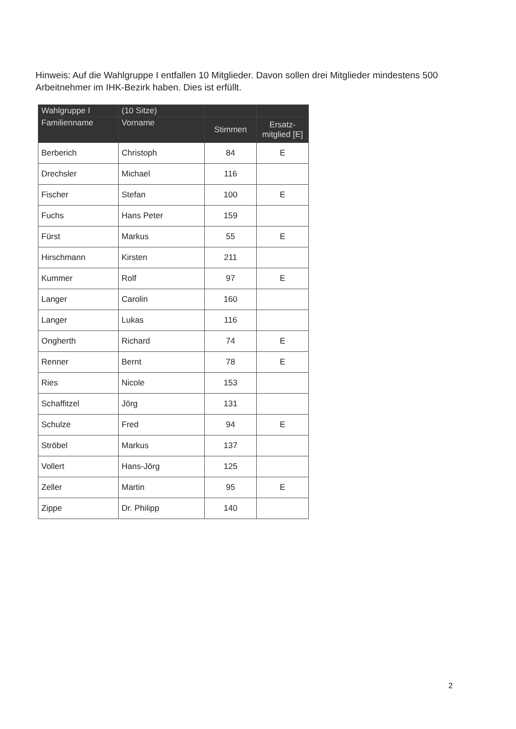Hinweis: Auf die Wahlgruppe I entfallen 10 Mitglieder. Davon sollen drei Mitglieder mindestens 500 Arbeitnehmer im IHK-Bezirk haben. Dies ist erfüllt.
| Wahlgruppe I | (10 Sitze) | | |
| --- | --- | --- | --- |
| Familienname | Vorname | Stimmen | Ersatz- mitglied [E] |
| Berberich | Christoph | 84 | E |
| Drechsler | Michael | 116 | |
| Fischer | Stefan | 100 | E |
| Fuchs | Hans Peter | 159 | |
| Fürst | Markus | 55 | E |
| Hirschmann | Kirsten | 211 | |
| Kummer | Rolf | 97 | E |
| Langer | Carolin | 160 | |
| Langer | Lukas | 116 | |
| Ongherth | Richard | 74 | E |
| Renner | Bernt | 78 | E |
| Ries | Nicole | 153 | |
| Schaffitzel | Jörg | 131 | |
| Schulze | Fred | 94 | E |
| Ströbel | Markus | 137 | |
| Vollert | Hans-Jörg | 125 | |
| Zeller | Martin | 95 | E |
| Zippe | Dr. Philipp | 140 | |
2